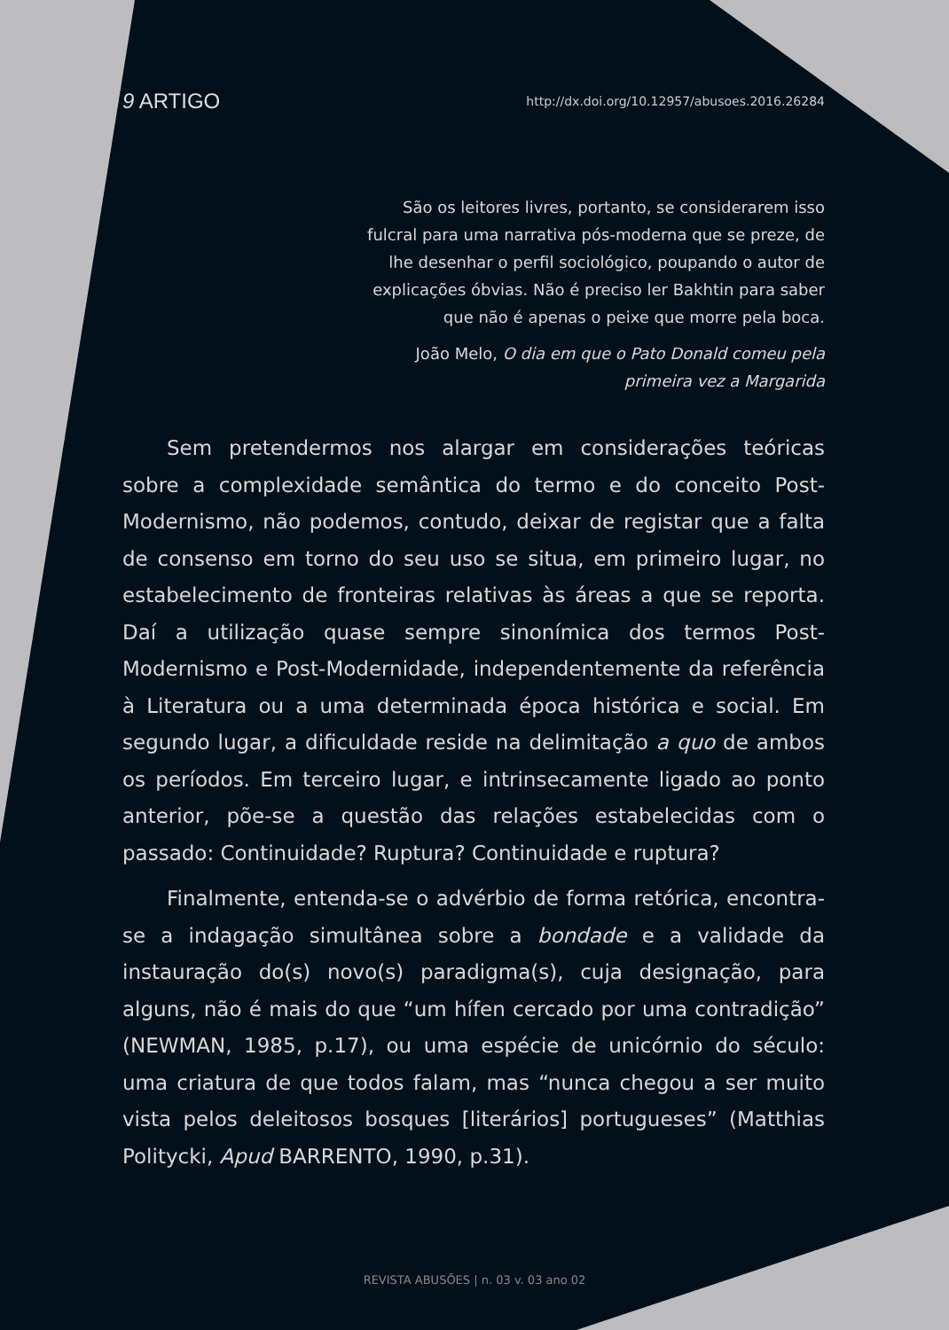9 ARTIGO http://dx.doi.org/10.12957/abusoes.2016.26284
São os leitores livres, portanto, se considerarem isso fulcral para uma narrativa pós-moderna que se preze, de lhe desenhar o perfil sociológico, poupando o autor de explicações óbvias. Não é preciso ler Bakhtin para saber que não é apenas o peixe que morre pela boca.
João Melo, O dia em que o Pato Donald comeu pela primeira vez a Margarida
Sem pretendermos nos alargar em considerações teóricas sobre a complexidade semântica do termo e do conceito Post-Modernismo, não podemos, contudo, deixar de registar que a falta de consenso em torno do seu uso se situa, em primeiro lugar, no estabelecimento de fronteiras relativas às áreas a que se reporta. Daí a utilização quase sempre sinonímica dos termos Post-Modernismo e Post-Modernidade, independentemente da referência à Literatura ou a uma determinada época histórica e social. Em segundo lugar, a dificuldade reside na delimitação a quo de ambos os períodos. Em terceiro lugar, e intrinsecamente ligado ao ponto anterior, põe-se a questão das relações estabelecidas com o passado: Continuidade? Ruptura? Continuidade e ruptura?
Finalmente, entenda-se o advérbio de forma retórica, encontra-se a indagação simultânea sobre a bondade e a validade da instauração do(s) novo(s) paradigma(s), cuja designação, para alguns, não é mais do que “um hífen cercado por uma contradição” (NEWMAN, 1985, p.17), ou uma espécie de unicórnio do século: uma criatura de que todos falam, mas “nunca chegou a ser muito vista pelos deleitosos bosques [literários] portugueses” (Matthias Politycki, Apud BARRENTO, 1990, p.31).
REVISTA ABUSÕES | n. 03 v. 03 ano 02